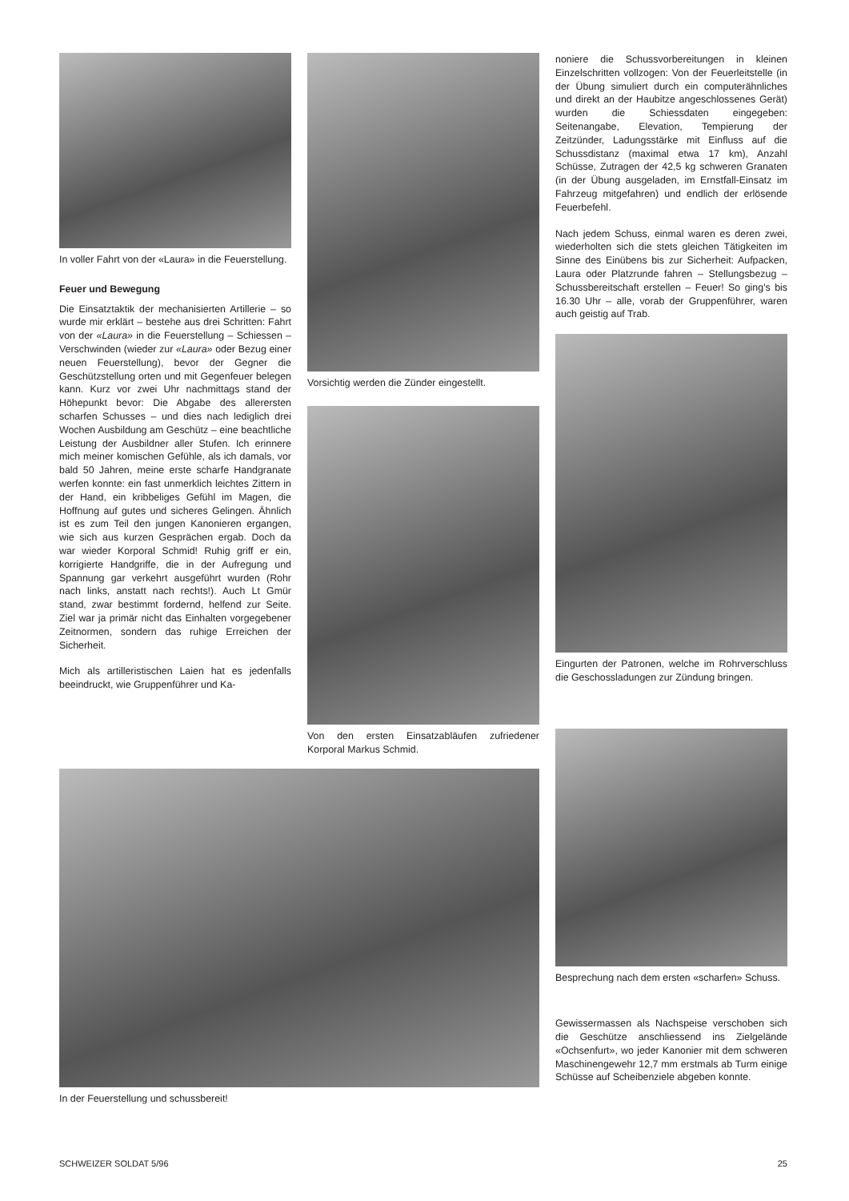In voller Fahrt von der «Laura» in die Feuerstellung.
Feuer und Bewegung
Die Einsatztaktik der mechanisierten Artillerie – so wurde mir erklärt – bestehe aus drei Schritten: Fahrt von der «Laura» in die Feuerstellung – Schiessen – Verschwinden (wieder zur «Laura» oder Bezug einer neuen Feuerstellung), bevor der Gegner die Geschützstellung orten und mit Gegenfeuer belegen kann. Kurz vor zwei Uhr nachmittags stand der Höhepunkt bevor: Die Abgabe des allerersten scharfen Schusses – und dies nach lediglich drei Wochen Ausbildung am Geschütz – eine beachtliche Leistung der Ausbildner aller Stufen. Ich erinnere mich meiner komischen Gefühle, als ich damals, vor bald 50 Jahren, meine erste scharfe Handgranate werfen konnte: ein fast unmerklich leichtes Zittern in der Hand, ein kribbeliges Gefühl im Magen, die Hoffnung auf gutes und sicheres Gelingen. Ähnlich ist es zum Teil den jungen Kanonieren ergangen, wie sich aus kurzen Gesprächen ergab. Doch da war wieder Korporal Schmid! Ruhig griff er ein, korrigierte Handgriffe, die in der Aufregung und Spannung gar verkehrt ausgeführt wurden (Rohr nach links, anstatt nach rechts!). Auch Lt Gmür stand, zwar bestimmt fordernd, helfend zur Seite. Ziel war ja primär nicht das Einhalten vorgegebener Zeitnormen, sondern das ruhige Erreichen der Sicherheit.
Mich als artilleristischen Laien hat es jedenfalls beeindruckt, wie Gruppenführer und Ka-
Vorsichtig werden die Zünder eingestellt.
Von den ersten Einsatzabläufen zufriedener Korporal Markus Schmid.
noniere die Schussvorbereitungen in kleinen Einzelschritten vollzogen: Von der Feuerleitstelle (in der Übung simuliert durch ein computerähnliches und direkt an der Haubitze angeschlossenes Gerät) wurden die Schiessdaten eingegeben: Seitenangabe, Elevation, Tempierung der Zeitzünder, Ladungsstärke mit Einfluss auf die Schussdistanz (maximal etwa 17 km), Anzahl Schüsse, Zutragen der 42,5 kg schweren Granaten (in der Übung ausgeladen, im Ernstfall-Einsatz im Fahrzeug mitgefahren) und endlich der erlösende Feuerbefehl.
Nach jedem Schuss, einmal waren es deren zwei, wiederholten sich die stets gleichen Tätigkeiten im Sinne des Einübens bis zur Sicherheit: Aufpacken, Laura oder Platzrunde fahren – Stellungsbezug – Schussbereitschaft erstellen – Feuer! So ging's bis 16.30 Uhr – alle, vorab der Gruppenführer, waren auch geistig auf Trab.
Eingurten der Patronen, welche im Rohrverschluss die Geschossladungen zur Zündung bringen.
In der Feuerstellung und schussbereit!
Besprechung nach dem ersten «scharfen» Schuss.
Gewissermassen als Nachspeise verschoben sich die Geschütze anschliessend ins Zielgelände «Ochsenfurt», wo jeder Kanonier mit dem schweren Maschinengewehr 12,7 mm erstmals ab Turm einige Schüsse auf Scheibenziele abgeben konnte.
SCHWEIZER SOLDAT 5/96 25